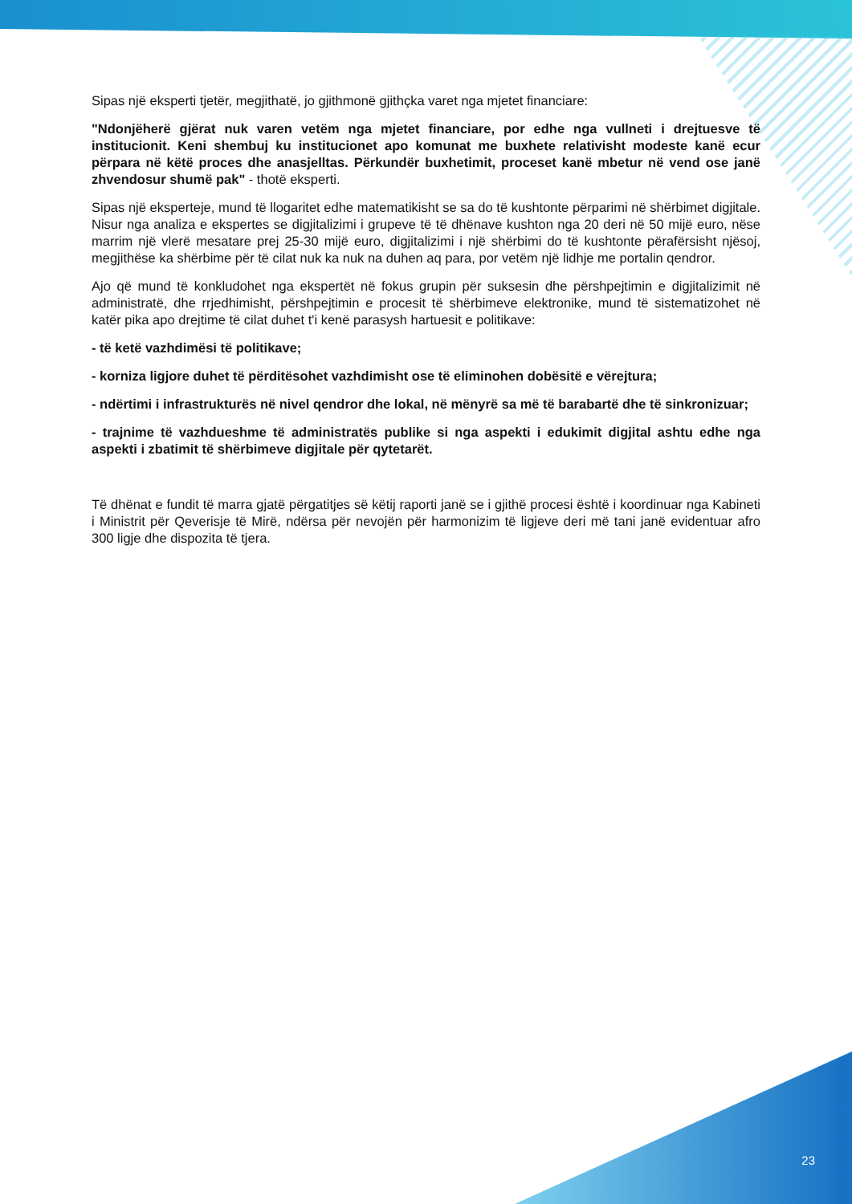Sipas një eksperti tjetër, megjithatë, jo gjithmonë gjithçka varet nga mjetet financiare:
"Ndonjëherë gjërat nuk varen vetëm nga mjetet financiare, por edhe nga vullneti i drejtuesve të institucionit. Keni shembuj ku institucionet apo komunat me buxhete relativisht modeste kanë ecur përpara në këtë proces dhe anasjelltas. Përkundër buxhetimit, proceset kanë mbetur në vend ose janë zhvendosur shumë pak" - thotë eksperti.
Sipas një eksperteje, mund të llogaritet edhe matematikisht se sa do të kushtonte përparimi në shërbimet digjitale. Nisur nga analiza e ekspertes se digjitalizimi i grupeve të të dhënave kushton nga 20 deri në 50 mijë euro, nëse marrim një vlerë mesatare prej 25-30 mijë euro, digjitalizimi i një shërbimi do të kushtonte përafërsisht njësoj, megjithëse ka shërbime për të cilat nuk ka nuk na duhen aq para, por vetëm një lidhje me portalin qendror.
Ajo që mund të konkludohet nga ekspertët në fokus grupin për suksesin dhe përshpejtimin e digjitalizimit në administratë, dhe rrjedhimisht, përshpejtimin e procesit të shërbimeve elektronike, mund të sistematizohet në katër pika apo drejtime të cilat duhet t'i kenë parasysh hartuesit e politikave:
- të ketë vazhdimësi të politikave;
- korniza ligjore duhet të përditësohet vazhdimisht ose të eliminohen dobësitë e vërejtura;
- ndërtimi i infrastrukturës në nivel qendror dhe lokal, në mënyrë sa më të barabartë dhe të sinkronizuar;
- trajnime të vazhdueshme të administratës publike si nga aspekti i edukimit digjital ashtu edhe nga aspekti i zbatimit të shërbimeve digjitale për qytetarët.
Të dhënat e fundit të marra gjatë përgatitjes së këtij raporti janë se i gjithë procesi është i koordinuar nga Kabineti i Ministrit për Qeverisje të Mirë, ndërsa për nevojën për harmonizim të ligjeve deri më tani janë evidentuar afro 300 ligje dhe dispozita të tjera.
23